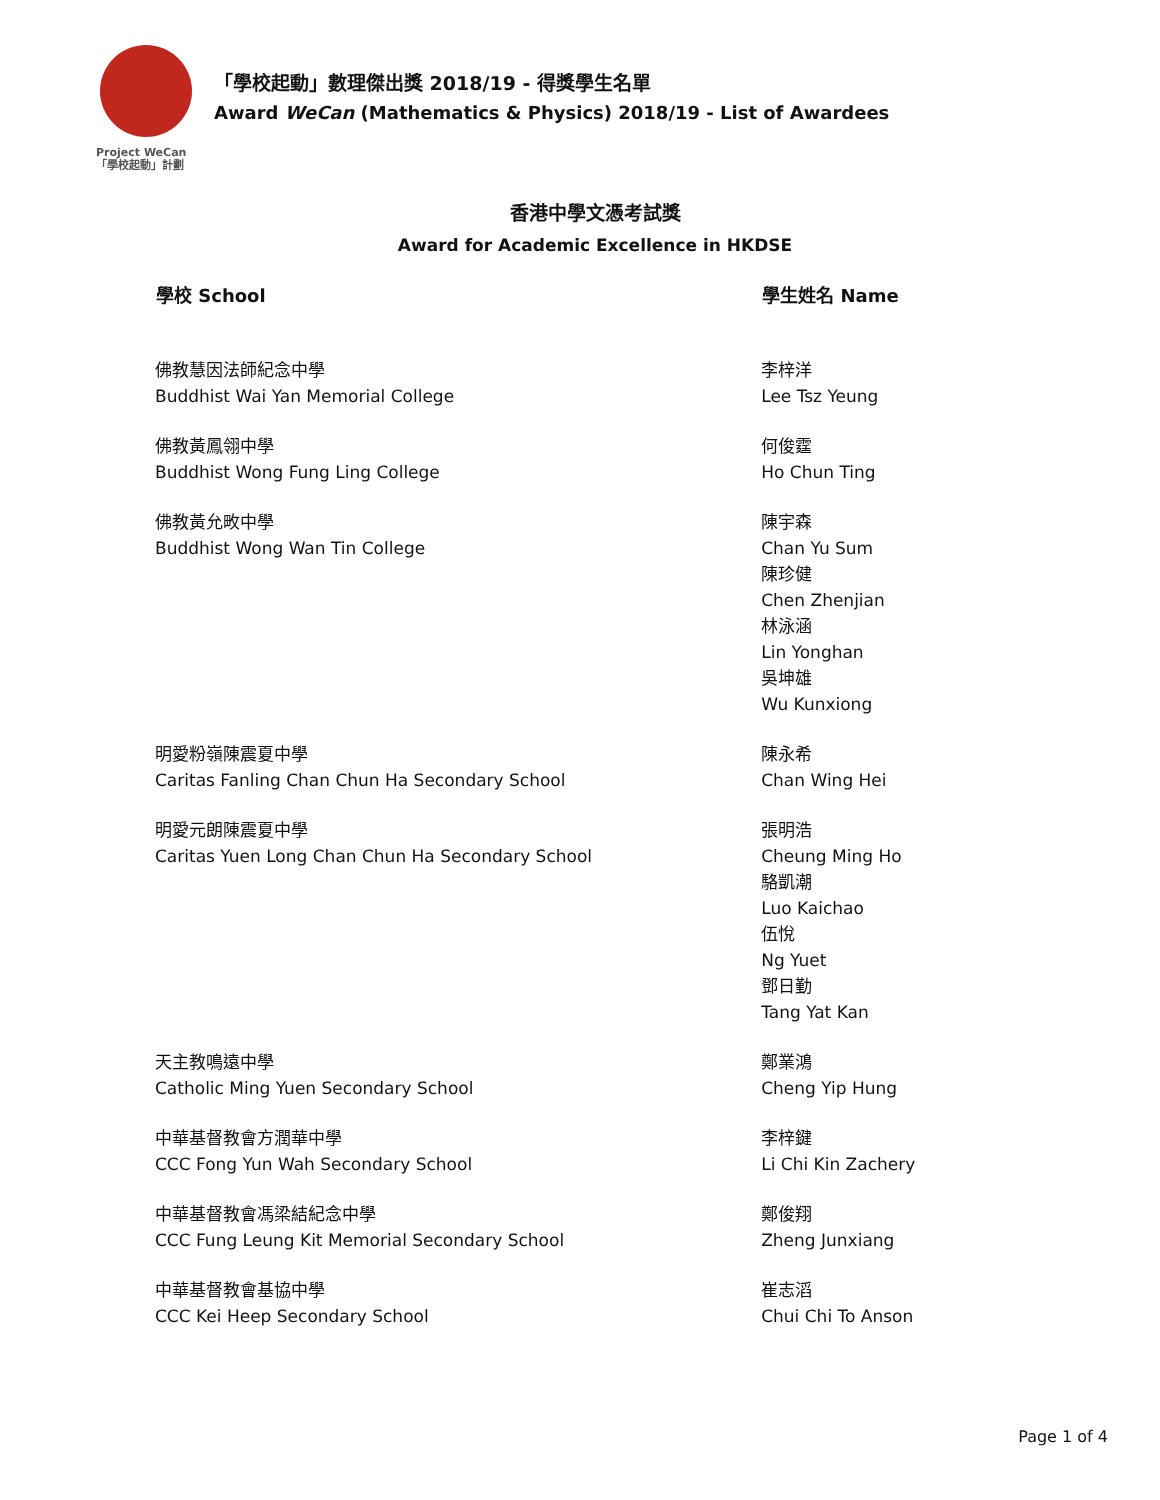Project WeCan
「學校起動」計劃
「學校起動」數理傑出獎 2018/19 - 得獎學生名單
Award WeCan (Mathematics & Physics) 2018/19 - List of Awardees
香港中學文憑考試獎
Award for Academic Excellence in HKDSE
| 學校 School | 學生姓名 Name |
| --- | --- |
| 佛教慧因法師紀念中學 Buddhist Wai Yan Memorial College | 李梓洋 Lee Tsz Yeung |
| 佛教黃鳳翎中學 Buddhist Wong Fung Ling College | 何俊霆 Ho Chun Ting |
| 佛教黃允畋中學 Buddhist Wong Wan Tin College | 陳宇森 Chan Yu Sum 陳珍健 Chen Zhenjian 林泳涵 Lin Yonghan 吳坤雄 Wu Kunxiong |
| 明愛粉嶺陳震夏中學 Caritas Fanling Chan Chun Ha Secondary School | 陳永希 Chan Wing Hei |
| 明愛元朗陳震夏中學 Caritas Yuen Long Chan Chun Ha Secondary School | 張明浩 Cheung Ming Ho 駱凱潮 Luo Kaichao 伍悅 Ng Yuet 鄧日勤 Tang Yat Kan |
| 天主教鳴遠中學 Catholic Ming Yuen Secondary School | 鄭業鴻 Cheng Yip Hung |
| 中華基督教會方潤華中學 CCC Fong Yun Wah Secondary School | 李梓鍵 Li Chi Kin Zachery |
| 中華基督教會馮梁結紀念中學 CCC Fung Leung Kit Memorial Secondary School | 鄭俊翔 Zheng Junxiang |
| 中華基督教會基協中學 CCC Kei Heep Secondary School | 崔志滔 Chui Chi To Anson |
Page 1 of 4